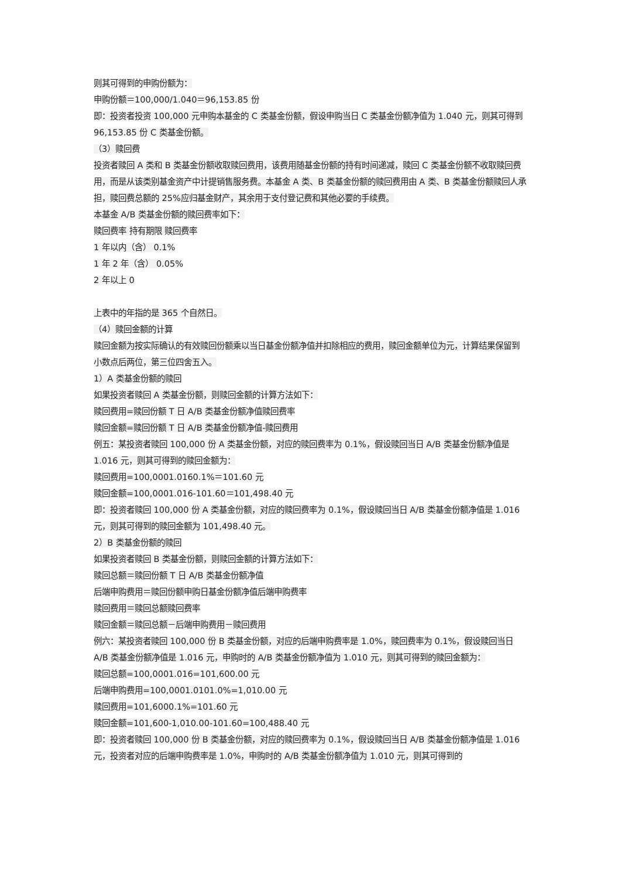则其可得到的申购份额为：
申购份额＝100,000/1.040＝96,153.85 份
即：投资者投资 100,000 元申购本基金的 C 类基金份额，假设申购当日 C 类基金份额净值为 1.040 元，则其可得到 96,153.85 份 C 类基金份额。
（3）赎回费
投资者赎回 A 类和 B 类基金份额收取赎回费用，该费用随基金份额的持有时间递减，赎回 C 类基金份额不收取赎回费用，而是从该类别基金资产中计提销售服务费。本基金 A 类、B 类基金份额的赎回费用由 A 类、B 类基金份额赎回人承担，赎回费总额的 25%应归基金财产，其余用于支付登记费和其他必要的手续费。
本基金 A/B 类基金份额的赎回费率如下：
赎回费率 持有期限 赎回费率
1 年以内（含） 0.1%
1 年 2 年（含） 0.05%
2 年以上 0
上表中的年指的是 365 个自然日。
（4）赎回金额的计算
赎回金额为按实际确认的有效赎回份额乘以当日基金份额净值并扣除相应的费用，赎回金额单位为元，计算结果保留到小数点后两位，第三位四舍五入。
1）A 类基金份额的赎回
如果投资者赎回 A 类基金份额，则赎回金额的计算方法如下：
赎回费用=赎回份额 T 日 A/B 类基金份额净值赎回费率
赎回金额=赎回份额 T 日 A/B 类基金份额净值-赎回费用
例五：某投资者赎回 100,000 份 A 类基金份额，对应的赎回费率为 0.1%，假设赎回当日 A/B 类基金份额净值是 1.016 元，则其可得到的赎回金额为：
赎回费用=100,0001.0160.1%＝101.60 元
赎回金额=100,0001.016-101.60＝101,498.40 元
即：投资者赎回 100,000 份 A 类基金份额，对应的赎回费率为 0.1%，假设赎回当日 A/B 类基金份额净值是 1.016 元，则其可得到的赎回金额为 101,498.40 元。
2）B 类基金份额的赎回
如果投资者赎回 B 类基金份额，则赎回金额的计算方法如下：
赎回总额＝赎回份额 T 日 A/B 类基金份额净值
后端申购费用＝赎回份额申购日基金份额净值后端申购费率
赎回费用＝赎回总额赎回费率
赎回金额＝赎回总额－后端申购费用－赎回费用
例六：某投资者赎回 100,000 份 B 类基金份额，对应的后端申购费率是 1.0%，赎回费率为 0.1%，假设赎回当日 A/B 类基金份额净值是 1.016 元，申购时的 A/B 类基金份额净值为 1.010 元，则其可得到的赎回金额为：
赎回总额=100,0001.016=101,600.00 元
后端申购费用=100,0001.0101.0%=1,010.00 元
赎回费用=101,6000.1%=101.60 元
赎回金额=101,600-1,010.00-101.60=100,488.40 元
即：投资者赎回 100,000 份 B 类基金份额，对应的赎回费率为 0.1%，假设赎回当日 A/B 类基金份额净值是 1.016 元，投资者对应的后端申购费率是 1.0%，申购时的 A/B 类基金份额净值为 1.010 元，则其可得到的